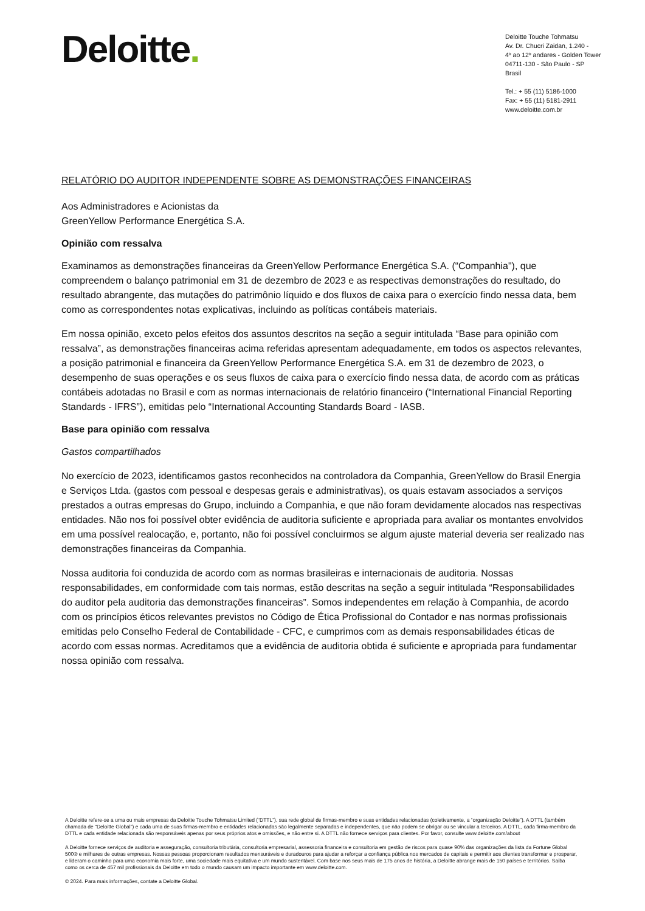Deloitte.
Deloitte Touche Tohmatsu
Av. Dr. Chucri Zaidan, 1.240 -
4º ao 12º andares - Golden Tower
04711-130 - São Paulo - SP
Brasil
Tel.: + 55 (11) 5186-1000
Fax: + 55 (11) 5181-2911
www.deloitte.com.br
RELATÓRIO DO AUDITOR INDEPENDENTE SOBRE AS DEMONSTRAÇÕES FINANCEIRAS
Aos Administradores e Acionistas da
GreenYellow Performance Energética S.A.
Opinião com ressalva
Examinamos as demonstrações financeiras da GreenYellow Performance Energética S.A. (“Companhia"), que compreendem o balanço patrimonial em 31 de dezembro de 2023 e as respectivas demonstrações do resultado, do resultado abrangente, das mutações do patrimônio líquido e dos fluxos de caixa para o exercício findo nessa data, bem como as correspondentes notas explicativas, incluindo as políticas contábeis materiais.
Em nossa opinião, exceto pelos efeitos dos assuntos descritos na seção a seguir intitulada “Base para opinião com ressalva”, as demonstrações financeiras acima referidas apresentam adequadamente, em todos os aspectos relevantes, a posição patrimonial e financeira da GreenYellow Performance Energética S.A. em 31 de dezembro de 2023, o desempenho de suas operações e os seus fluxos de caixa para o exercício findo nessa data, de acordo com as práticas contábeis adotadas no Brasil e com as normas internacionais de relatório financeiro (“International Financial Reporting Standards - IFRS”), emitidas pelo “International Accounting Standards Board - IASB.
Base para opinião com ressalva
Gastos compartilhados
No exercício de 2023, identificamos gastos reconhecidos na controladora da Companhia, GreenYellow do Brasil Energia e Serviços Ltda. (gastos com pessoal e despesas gerais e administrativas), os quais estavam associados a serviços prestados a outras empresas do Grupo, incluindo a Companhia, e que não foram devidamente alocados nas respectivas entidades. Não nos foi possível obter evidência de auditoria suficiente e apropriada para avaliar os montantes envolvidos em uma possível realocação, e, portanto, não foi possível concluirmos se algum ajuste material deveria ser realizado nas demonstrações financeiras da Companhia.
Nossa auditoria foi conduzida de acordo com as normas brasileiras e internacionais de auditoria. Nossas responsabilidades, em conformidade com tais normas, estão descritas na seção a seguir intitulada “Responsabilidades do auditor pela auditoria das demonstrações financeiras”. Somos independentes em relação à Companhia, de acordo com os princípios éticos relevantes previstos no Código de Ética Profissional do Contador e nas normas profissionais emitidas pelo Conselho Federal de Contabilidade - CFC, e cumprimos com as demais responsabilidades éticas de acordo com essas normas. Acreditamos que a evidência de auditoria obtida é suficiente e apropriada para fundamentar nossa opinião com ressalva.
A Deloitte refere-se a uma ou mais empresas da Deloitte Touche Tohmatsu Limited (“DTTL”), sua rede global de firmas-membro e suas entidades relacionadas (coletivamente, a “organização Deloitte”). A DTTL (também chamada de “Deloitte Global”) e cada uma de suas firmas-membro e entidades relacionadas são legalmente separadas e independentes, que não podem se obrigar ou se vincular a terceiros. A DTTL, cada firma-membro da DTTL e cada entidade relacionada são responsáveis apenas por seus próprios atos e omissões, e não entre si. A DTTL não fornece serviços para clientes. Por favor, consulte www.deloitte.com/about
A Deloitte fornece serviços de auditoria e asseguração, consultoria tributária, consultoria empresarial, assessoria financeira e consultoria em gestão de riscos para quase 90% das organizações da lista da Fortune Global 500® e milhares de outras empresas. Nossas pessoas proporcionam resultados mensuráveis e duradouros para ajudar a reforçar a confiança pública nos mercados de capitais e permitir aos clientes transformar e prosperar, e lideram o caminho para uma economia mais forte, uma sociedade mais equitativa e um mundo sustentável. Com base nos seus mais de 175 anos de história, a Deloitte abrange mais de 150 países e territórios. Saiba como os cerca de 457 mil profissionais da Deloitte em todo o mundo causam um impacto importante em www.deloitte.com.
© 2024. Para mais informações, contate a Deloitte Global.